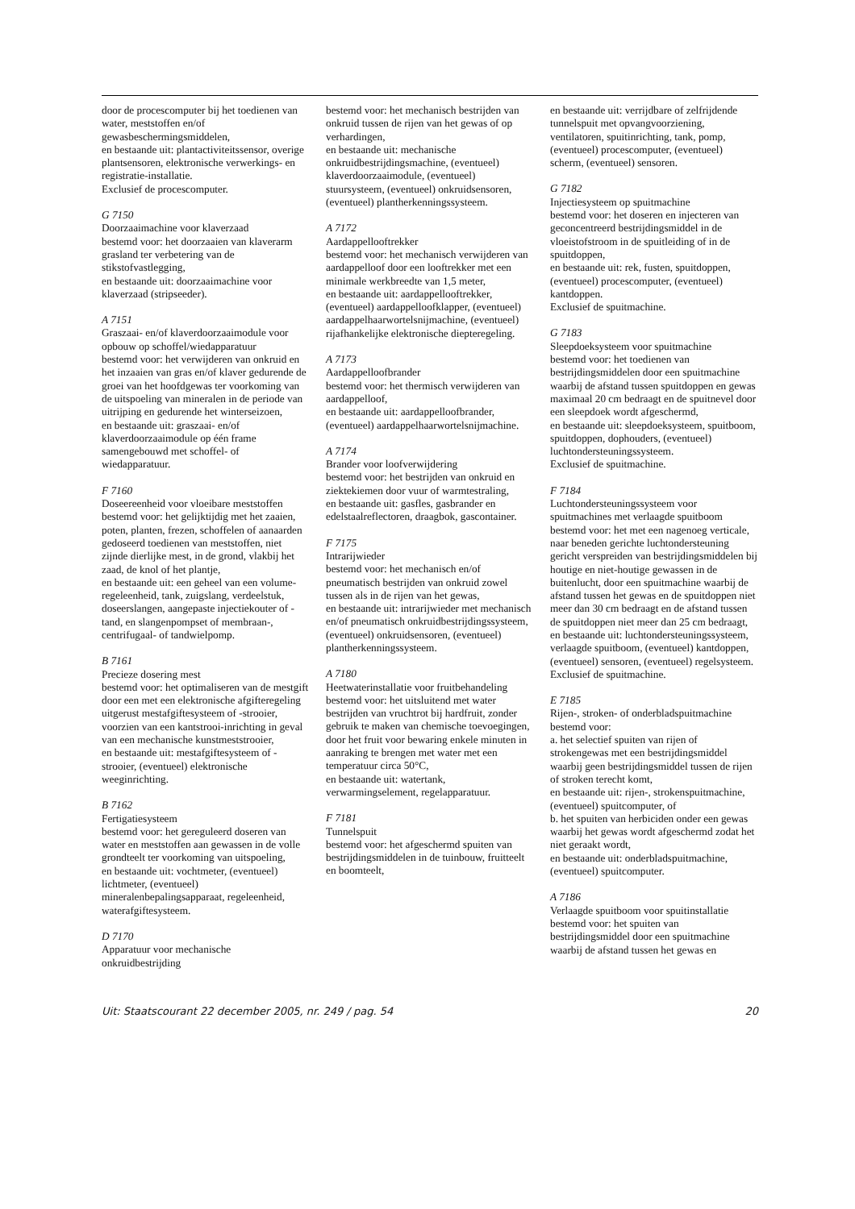door de procescomputer bij het toedienen van water, meststoffen en/of gewasbeschermingsmiddelen,
en bestaande uit: plantactiviteitssensor, overige plantsensoren, elektronische verwerkings- en registratie-installatie.
Exclusief de procescomputer.
G 7150
Doorzaaimachine voor klaverzaad
bestemd voor: het doorzaaien van klaverarm grasland ter verbetering van de stikstofvastlegging,
en bestaande uit: doorzaaimachine voor klaverzaad (stripseeder).
A 7151
Graszaai- en/of klaverdoorzaaimodule voor opbouw op schoffel/wiedapparatuur
bestemd voor: het verwijderen van onkruid en het inzaaien van gras en/of klaver gedurende de groei van het hoofdgewas ter voorkoming van de uitspoeling van mineralen in de periode van uitrijping en gedurende het winterseizoen,
en bestaande uit: graszaai- en/of klaverdoorzaaimodule op één frame samengebouwd met schoffel- of wiedapparatuur.
F 7160
Doseereenheid voor vloeibare meststoffen
bestemd voor: het gelijktijdig met het zaaien, poten, planten, frezen, schoffelen of aanaarden gedoseerd toedienen van meststoffen, niet zijnde dierlijke mest, in de grond, vlakbij het zaad, de knol of het plantje,
en bestaande uit: een geheel van een volume-regeleenheid, tank, zuigslang, verdeelstuk, doseerslangen, aangepaste injectiekouter of -tand, en slangenpompset of membraan-, centrifugaal- of tandwielpomp.
B 7161
Precieze dosering mest
bestemd voor: het optimaliseren van de mestgift door een met een elektronische afgifteregeling uitgerust mestafgiftesysteem of -strooier, voorzien van een kantstrooi-inrichting in geval van een mechanische kunstmeststrooier,
en bestaande uit: mestafgiftesysteem of -strooier, (eventueel) elektronische weeginrichting.
B 7162
Fertigatiesysteem
bestemd voor: het gereguleerd doseren van water en meststoffen aan gewassen in de volle grondteelt ter voorkoming van uitspoeling,
en bestaande uit: vochtmeter, (eventueel) lichtmeter, (eventueel) mineralenbepalingsapparaat, regeleenheid, waterafgiftesysteem.
D 7170
Apparatuur voor mechanische onkruidbestrijding
bestemd voor: het mechanisch bestrijden van onkruid tussen de rijen van het gewas of op verhardingen,
en bestaande uit: mechanische onkruidbestrijdingsmachine, (eventueel) klaverdoorzaaimodule, (eventueel) stuursysteem, (eventueel) onkruidsensoren, (eventueel) plantherkenningssysteem.
A 7172
Aardappellooftrekker
bestemd voor: het mechanisch verwijderen van aardappelloof door een looftrekker met een minimale werkbreedte van 1,5 meter,
en bestaande uit: aardappellooftrekker, (eventueel) aardappelloofklapper, (eventueel) aardappelhaarwortelsnijmachine, (eventueel) rijafhankelijke elektronische diepteregeling.
A 7173
Aardappelloofbrander
bestemd voor: het thermisch verwijderen van aardappelloof,
en bestaande uit: aardappelloofbrander, (eventueel) aardappelhaarwortelsnijmachine.
A 7174
Brander voor loofverwijdering
bestemd voor: het bestrijden van onkruid en ziektekiemen door vuur of warmtestraling,
en bestaande uit: gasfles, gasbrander en edelstaalreflectoren, draagbok, gascontainer.
F 7175
Intrarijwieder
bestemd voor: het mechanisch en/of pneumatisch bestrijden van onkruid zowel tussen als in de rijen van het gewas,
en bestaande uit: intrarijwieder met mechanisch en/of pneumatisch onkruidbestrijdingssysteem, (eventueel) onkruidsensoren, (eventueel) plantherkenningssysteem.
A 7180
Heetwaterinstallatie voor fruitbehandeling
bestemd voor: het uitsluitend met water bestrijden van vruchtrot bij hardfruit, zonder gebruik te maken van chemische toevoegingen, door het fruit voor bewaring enkele minuten in aanraking te brengen met water met een temperatuur circa 50°C,
en bestaande uit: watertank, verwarmingselement, regelapparatuur.
F 7181
Tunnelspuit
bestemd voor: het afgeschermd spuiten van bestrijdingsmiddelen in de tuinbouw, fruitteelt en boomteelt,
en bestaande uit: verrijdbare of zelfrijdende tunnelspuit met opvangvoorziening, ventilatoren, spuitinrichting, tank, pomp, (eventueel) procescomputer, (eventueel) scherm, (eventueel) sensoren.
G 7182
Injectiesysteem op spuitmachine
bestemd voor: het doseren en injecteren van geconcentreerd bestrijdingsmiddel in de vloeistofstroom in de spuitleiding of in de spuitdoppen,
en bestaande uit: rek, fusten, spuitdoppen, (eventueel) procescomputer, (eventueel) kantdoppen.
Exclusief de spuitmachine.
G 7183
Sleepdoeksysteem voor spuitmachine
bestemd voor: het toedienen van bestrijdingsmiddelen door een spuitmachine waarbij de afstand tussen spuitdoppen en gewas maximaal 20 cm bedraagt en de spuitnevel door een sleepdoek wordt afgeschermd,
en bestaande uit: sleepdoeksysteem, spuitboom, spuitdoppen, dophouders, (eventueel) luchtondersteuningssysteem.
Exclusief de spuitmachine.
F 7184
Luchtondersteuningssysteem voor spuitmachines met verlaagde spuitboom
bestemd voor: het met een nagenoeg verticale, naar beneden gerichte luchtondersteuning gericht verspreiden van bestrijdingsmiddelen bij houtige en niet-houtige gewassen in de buitenlucht, door een spuitmachine waarbij de afstand tussen het gewas en de spuitdoppen niet meer dan 30 cm bedraagt en de afstand tussen de spuitdoppen niet meer dan 25 cm bedraagt,
en bestaande uit: luchtondersteuningssysteem, verlaagde spuitboom, (eventueel) kantdoppen, (eventueel) sensoren, (eventueel) regelsysteem.
Exclusief de spuitmachine.
E 7185
Rijen-, stroken- of onderbladspuitmachine
bestemd voor:
a. het selectief spuiten van rijen of strokengewas met een bestrijdingsmiddel waarbij geen bestrijdingsmiddel tussen de rijen of stroken terecht komt,
en bestaande uit: rijen-, strokenspuitmachine, (eventueel) spuitcomputer, of
b. het spuiten van herbiciden onder een gewas waarbij het gewas wordt afgeschermd zodat het niet geraakt wordt,
en bestaande uit: onderbladspuitmachine, (eventueel) spuitcomputer.
A 7186
Verlaagde spuitboom voor spuitinstallatie
bestemd voor: het spuiten van bestrijdingsmiddel door een spuitmachine waarbij de afstand tussen het gewas en
Uit: Staatscourant 22 december 2005, nr. 249 / pag. 54 20